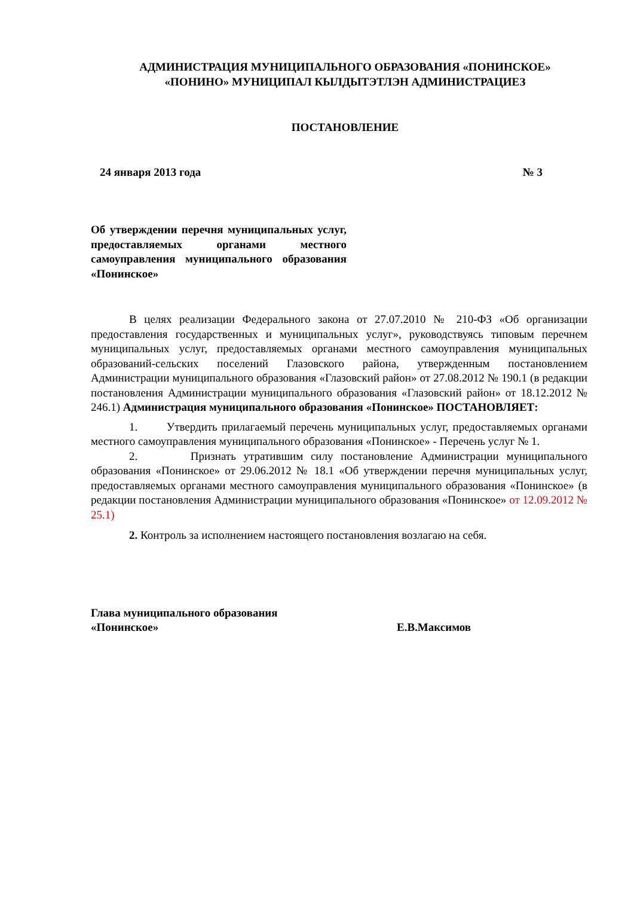АДМИНИСТРАЦИЯ МУНИЦИПАЛЬНОГО ОБРАЗОВАНИЯ «ПОНИНСКОЕ»
«ПОНИНО» МУНИЦИПАЛ КЫЛДЫТЭТЛЭН АДМИНИСТРАЦИЕЗ
ПОСТАНОВЛЕНИЕ
24 января 2013 года № 3
Об утверждении перечня муниципальных услуг, предоставляемых органами местного самоуправления муниципального образования «Понинское»
В целях реализации Федерального закона от 27.07.2010 № 210-ФЗ «Об организации предоставления государственных и муниципальных услуг», руководствуясь типовым перечнем муниципальных услуг, предоставляемых органами местного самоуправления муниципальных образований-сельских поселений Глазовского района, утвержденным постановлением Администрации муниципального образования «Глазовский район» от 27.08.2012 № 190.1 (в редакции постановления Администрации муниципального образования «Глазовский район» от 18.12.2012 № 246.1) Администрация муниципального образования «Понинское» ПОСТАНОВЛЯЕТ:
1. Утвердить прилагаемый перечень муниципальных услуг, предоставляемых органами местного самоуправления муниципального образования «Понинское» - Перечень услуг № 1.
2. Признать утратившим силу постановление Администрации муниципального образования «Понинское» от 29.06.2012 № 18.1 «Об утверждении перечня муниципальных услуг, предоставляемых органами местного самоуправления муниципального образования «Понинское» (в редакции постановления Администрации муниципального образования «Понинское» от 12.09.2012 № 25.1)
2. Контроль за исполнением настоящего постановления возлагаю на себя.
Глава муниципального образования
«Понинское»
Е.В.Максимов